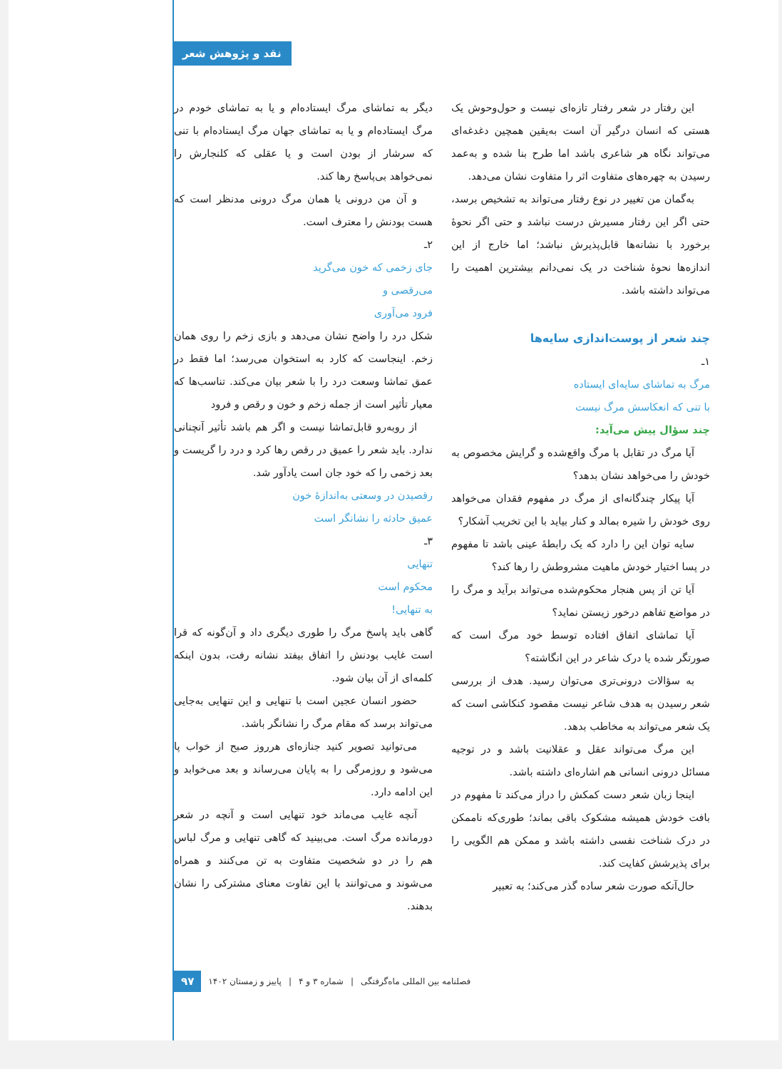نقد و پژوهش شعر
این رفتار در شعر رفتار تازه‌ای نیست و حول‌وحوش یک هستی که انسان درگیر آن است به‌یقین همچین دغدغه‌ای می‌تواند نگاه هر شاعری باشد اما طرح بنا شده و به‌عمد رسیدن به چهره‌های متفاوت اثر را متفاوت نشان می‌دهد.
به‌گمان من تغییر در نوع رفتار می‌تواند به تشخیص برسد، حتی اگر این رفتار مسیرش درست نباشد و حتی اگر نحوهٔ برخورد با نشانه‌ها قابل‌پذیرش نباشد؛ اما خارج از این اندازه‌ها نحوهٔ شناخت در یک نمی‌دانم بیشترین اهمیت را می‌تواند داشته باشد.
چند شعر از پوست‌اندازی سایه‌ها
۱ـ
مرگ به تماشای سایه‌ای ایستاده
با تنی که انعکاسش مرگ نیست
چند سؤال پیش می‌آید:
آیا مرگ در تقابل با مرگ واقع‌شده و گرایش مخصوص به خودش را می‌خواهد نشان بدهد؟
آیا پیکار چندگانه‌ای از مرگ در مفهوم فقدان می‌خواهد روی خودش را شیره بمالد و کنار بیاید با این تخریب آشکار؟
سایه توان این را دارد که یک رابطهٔ عینی باشد تا مفهوم در پسا اختیار خودش ماهیت مشروطش را رها کند؟
آیا تن از پس هنجار محکوم‌شده می‌تواند برآید و مرگ را در مواضع تفاهم درخور زیستن نماید؟
آیا تماشای اتفاق افتاده توسط خود مرگ است که صورتگر شده یا درک شاعر در این انگاشته؟
به سؤالات درونی‌تری می‌توان رسید. هدف از بررسی شعر رسیدن به هدف شاعر نیست مقصود کنکاشی است که یک شعر می‌تواند به مخاطب بدهد.
این مرگ می‌تواند عقل و عقلانیت باشد و در توجیه مسائل درونی انسانی هم اشاره‌ای داشته باشد.
اینجا زبان شعر دست کمکش را دراز می‌کند تا مفهوم در بافت خودش همیشه مشکوک باقی بماند؛ طوری‌که ناممکن در درک شناخت نفسی داشته باشد و ممکن هم الگویی را برای پذیرشش کفایت کند.
حال‌آنکه صورت شعر ساده گذر می‌کند؛ به تعبیر
دیگر به تماشای مرگ ایستاده‌ام و یا به تماشای خودم در مرگ ایستاده‌ام و یا به تماشای جهان مرگ ایستاده‌ام با تنی که سرشار از بودن است و یا عقلی که کلنجارش را نمی‌خواهد بی‌پاسخ رها کند.
و آن من درونی یا همان مرگ درونی مدنظر است که هست بودنش را معترف است.
۲ـ
جای زخمی که خون می‌گرید
می‌رقصی و
فرود می‌آوری
شکل درد را واضح نشان می‌دهد و بازی زخم را روی همان زخم. اینجاست که کارد به استخوان می‌رسد؛ اما فقط در عمق تماشا وسعت درد را با شعر بیان می‌کند. تناسب‌ها که معیار تأثیر است از جمله زخم و خون و رقص و فرود
از روبه‌رو قابل‌تماشا نیست و اگر هم باشد تأثیر آنچنانی ندارد. باید شعر را عمیق در رقص رها کرد و درد را گریست و بعد زخمی را که خود جان است یادآور شد.
رقصیدن در وسعتی به‌اندازهٔ خون
عمیق حادثه را نشانگر است
۳ـ
تنهایی
محکوم است
به تنهایی!
گاهی باید پاسخ مرگ را طوری دیگری داد و آن‌گونه که قرا است غایب بودنش را اتفاق بیفتد نشانه رفت، بدون اینکه کلمه‌ای از آن بیان شود.
حضور انسان عجین است با تنهایی و این تنهایی به‌جایی می‌تواند برسد که مقام مرگ را نشانگر باشد.
می‌توانید تصویر کنید جنازه‌ای هرروز صبح از خواب پا می‌شود و روزمرگی را به پایان می‌رساند و بعد می‌خوابد و این ادامه دارد.
آنچه غایب می‌ماند خود تنهایی است و آنچه در شعر دورمانده مرگ است. می‌بینید که گاهی تنهایی و مرگ لباس هم را در دو شخصیت متفاوت به تن می‌کنند و همراه می‌شوند و می‌توانند با این تفاوت معنای مشترکی را نشان بدهند.
فصلنامه بین المللی ماه‌گرفتگی | شماره ۳ و ۴ | پاییز و زمستان ۱۴۰۲ ۹۷